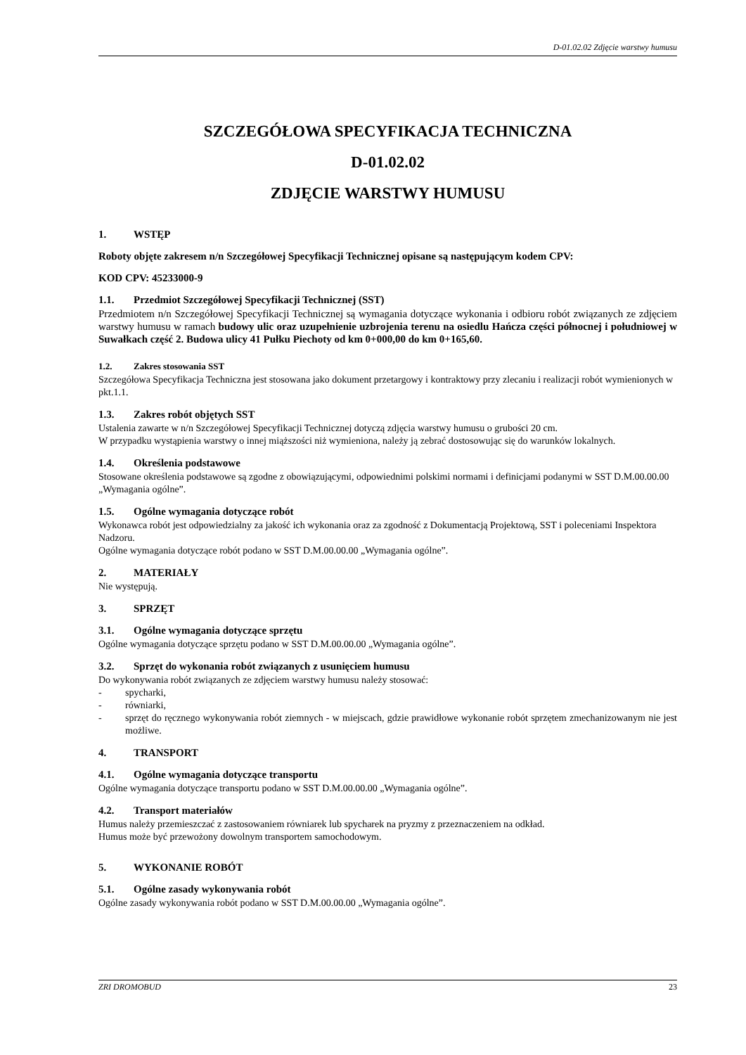D-01.02.02 Zdjęcie warstwy humusu
SZCZEGÓŁOWA SPECYFIKACJA TECHNICZNA
D-01.02.02
ZDJĘCIE WARSTWY HUMUSU
1. WSTĘP
Roboty objęte zakresem n/n Szczegółowej Specyfikacji Technicznej opisane są następującym kodem CPV:
KOD CPV: 45233000-9
1.1. Przedmiot Szczegółowej Specyfikacji Technicznej (SST)
Przedmiotem n/n Szczegółowej Specyfikacji Technicznej są wymagania dotyczące wykonania i odbioru robót związanych ze zdjęciem warstwy humusu w ramach budowy ulic oraz uzupełnienie uzbrojenia terenu na osiedlu Hańcza części północnej i południowej w Suwałkach część 2. Budowa ulicy 41 Pułku Piechoty od km 0+000,00 do km 0+165,60.
1.2. Zakres stosowania SST
Szczegółowa Specyfikacja Techniczna jest stosowana jako dokument przetargowy i kontraktowy przy zlecaniu i realizacji robót wymienionych w pkt.1.1.
1.3. Zakres robót objętych SST
Ustalenia zawarte w n/n Szczegółowej Specyfikacji Technicznej dotyczą zdjęcia warstwy humusu o grubości 20 cm.
W przypadku wystąpienia warstwy o innej miąższości niż wymieniona, należy ją zebrać dostosowując się do warunków lokalnych.
1.4. Określenia podstawowe
Stosowane określenia podstawowe są zgodne z obowiązującymi, odpowiednimi polskimi normami i definicjami podanymi w SST D.M.00.00.00 „Wymagania ogólne”.
1.5. Ogólne wymagania dotyczące robót
Wykonawca robót jest odpowiedzialny za jakość ich wykonania oraz za zgodność z Dokumentacją Projektową, SST i poleceniami Inspektora Nadzoru.
Ogólne wymagania dotyczące robót podano w SST D.M.00.00.00 „Wymagania ogólne”.
2. MATERIAŁY
Nie występują.
3. SPRZĘT
3.1. Ogólne wymagania dotyczące sprzętu
Ogólne wymagania dotyczące sprzętu podano w SST D.M.00.00.00 „Wymagania ogólne”.
3.2. Sprzęt do wykonania robót związanych z usunięciem humusu
Do wykonywania robót związanych ze zdjęciem warstwy humusu należy stosować:
- spycharki,
- równiarki,
- sprzęt do ręcznego wykonywania robót ziemnych - w miejscach, gdzie prawidłowe wykonanie robót sprzętem zmechanizowanym nie jest możliwe.
4. TRANSPORT
4.1. Ogólne wymagania dotyczące transportu
Ogólne wymagania dotyczące transportu podano w SST D.M.00.00.00 „Wymagania ogólne”.
4.2. Transport materiałów
Humus należy przemieszczać z zastosowaniem równiarek lub spycharek na pryzmy z przeznaczeniem na odkład.
Humus może być przewożony dowolnym transportem samochodowym.
5. WYKONANIE ROBÓT
5.1. Ogólne zasady wykonywania robót
Ogólne zasady wykonywania robót podano w SST D.M.00.00.00 „Wymagania ogólne”.
ZRI DROMOBUD 23